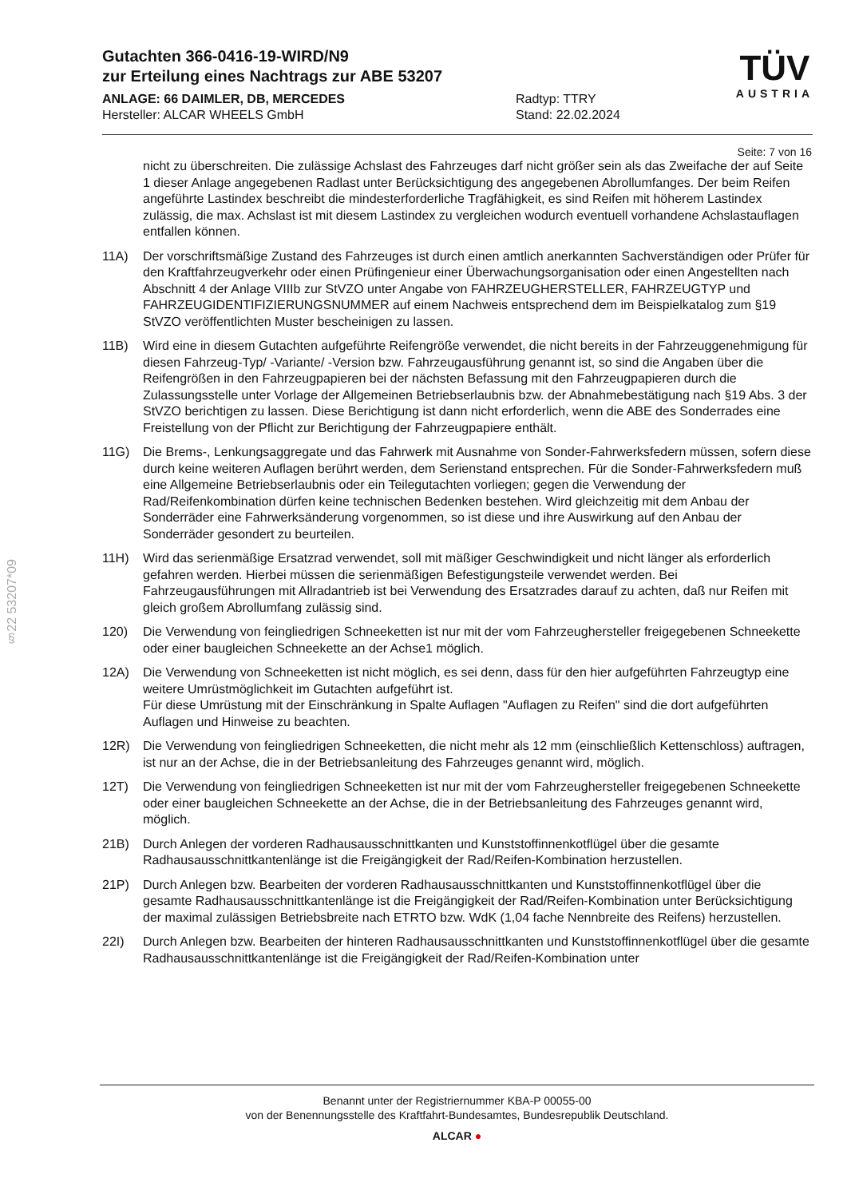Gutachten 366-0416-19-WIRD/N9
zur Erteilung eines Nachtrags zur ABE 53207
ANLAGE: 66 DAIMLER, DB, MERCEDES
Hersteller: ALCAR WHEELS GmbH
Radtyp: TTRY
Stand: 22.02.2024
TÜV
AUSTRIA
Seite: 7 von 16
§22 53207*09
nicht zu überschreiten. Die zulässige Achslast des Fahrzeuges darf nicht größer sein als das Zweifache der auf Seite 1 dieser Anlage angegebenen Radlast unter Berücksichtigung des angegebenen Abrollumfanges. Der beim Reifen angeführte Lastindex beschreibt die mindesterforderliche Tragfähigkeit, es sind Reifen mit höherem Lastindex zulässig, die max. Achslast ist mit diesem Lastindex zu vergleichen wodurch eventuell vorhandene Achslastauflagen entfallen können.
11A) Der vorschriftsmäßige Zustand des Fahrzeuges ist durch einen amtlich anerkannten Sachverständigen oder Prüfer für den Kraftfahrzeugverkehr oder einen Prüfingenieur einer Überwachungsorganisation oder einen Angestellten nach Abschnitt 4 der Anlage VIIIb zur StVZO unter Angabe von FAHRZEUGHERSTELLER, FAHRZEUGTYP und FAHRZEUGIDENTIFIZIERUNGSNUMMER auf einem Nachweis entsprechend dem im Beispielkatalog zum §19 StVZO veröffentlichten Muster bescheinigen zu lassen.
11B) Wird eine in diesem Gutachten aufgeführte Reifengröße verwendet, die nicht bereits in der Fahrzeuggenehmigung für diesen Fahrzeug-Typ/ -Variante/ -Version bzw. Fahrzeugausführung genannt ist, so sind die Angaben über die Reifengrößen in den Fahrzeugpapieren bei der nächsten Befassung mit den Fahrzeugpapieren durch die Zulassungsstelle unter Vorlage der Allgemeinen Betriebserlaubnis bzw. der Abnahmebestätigung nach §19 Abs. 3 der StVZO berichtigen zu lassen. Diese Berichtigung ist dann nicht erforderlich, wenn die ABE des Sonderrades eine Freistellung von der Pflicht zur Berichtigung der Fahrzeugpapiere enthält.
11G) Die Brems-, Lenkungsaggregate und das Fahrwerk mit Ausnahme von Sonder-Fahrwerksfedern müssen, sofern diese durch keine weiteren Auflagen berührt werden, dem Serienstand entsprechen. Für die Sonder-Fahrwerksfedern muß eine Allgemeine Betriebserlaubnis oder ein Teilegutachten vorliegen; gegen die Verwendung der Rad/Reifenkombination dürfen keine technischen Bedenken bestehen. Wird gleichzeitig mit dem Anbau der Sonderräder eine Fahrwerksänderung vorgenommen, so ist diese und ihre Auswirkung auf den Anbau der Sonderräder gesondert zu beurteilen.
11H) Wird das serienmäßige Ersatzrad verwendet, soll mit mäßiger Geschwindigkeit und nicht länger als erforderlich gefahren werden. Hierbei müssen die serienmäßigen Befestigungsteile verwendet werden. Bei Fahrzeugausführungen mit Allradantrieb ist bei Verwendung des Ersatzrades darauf zu achten, daß nur Reifen mit gleich großem Abrollumfang zulässig sind.
120) Die Verwendung von feingliedrigen Schneeketten ist nur mit der vom Fahrzeughersteller freigegebenen Schneekette oder einer baugleichen Schneekette an der Achse1 möglich.
12A) Die Verwendung von Schneeketten ist nicht möglich, es sei denn, dass für den hier aufgeführten Fahrzeugtyp eine weitere Umrüstmöglichkeit im Gutachten aufgeführt ist.
Für diese Umrüstung mit der Einschränkung in Spalte Auflagen "Auflagen zu Reifen" sind die dort aufgeführten Auflagen und Hinweise zu beachten.
12R) Die Verwendung von feingliedrigen Schneeketten, die nicht mehr als 12 mm (einschließlich Kettenschloss) auftragen, ist nur an der Achse, die in der Betriebsanleitung des Fahrzeuges genannt wird, möglich.
12T) Die Verwendung von feingliedrigen Schneeketten ist nur mit der vom Fahrzeughersteller freigegebenen Schneekette oder einer baugleichen Schneekette an der Achse, die in der Betriebsanleitung des Fahrzeuges genannt wird, möglich.
21B) Durch Anlegen der vorderen Radhausausschnittkanten und Kunststoffinnenkotflügel über die gesamte Radhausausschnittkantenlänge ist die Freigängigkeit der Rad/Reifen-Kombination herzustellen.
21P) Durch Anlegen bzw. Bearbeiten der vorderen Radhausausschnittkanten und Kunststoffinnenkotflügel über die gesamte Radhausausschnittkantenlänge ist die Freigängigkeit der Rad/Reifen-Kombination unter Berücksichtigung der maximal zulässigen Betriebsbreite nach ETRTO bzw. WdK (1,04 fache Nennbreite des Reifens) herzustellen.
22I) Durch Anlegen bzw. Bearbeiten der hinteren Radhausausschnittkanten und Kunststoffinnenkotflügel über die gesamte Radhausausschnittkantenlänge ist die Freigängigkeit der Rad/Reifen-Kombination unter
Benannt unter der Registriernummer KBA-P 00055-00
von der Benennungsstelle des Kraftfahrt-Bundesamtes, Bundesrepublik Deutschland.
ALCAR ●